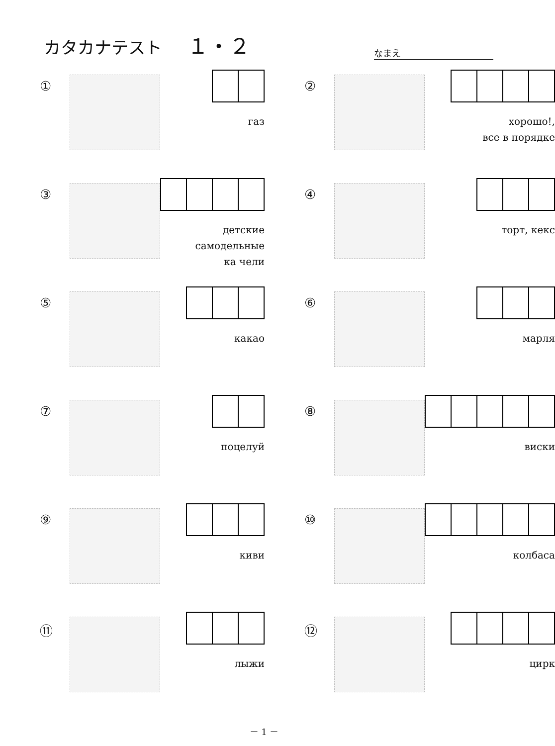カタカナテスト １・２
なまえ
①
газ
②
хорошо!,
все в порядке
③
детские самодельные
ка чели
④
торт, кекс
⑤
какао
⑥
марля
⑦
поцелуй
⑧
виски
⑨
киви
⑩
колбаса
⑪
лыжи
⑫
цирк
－ 1 －